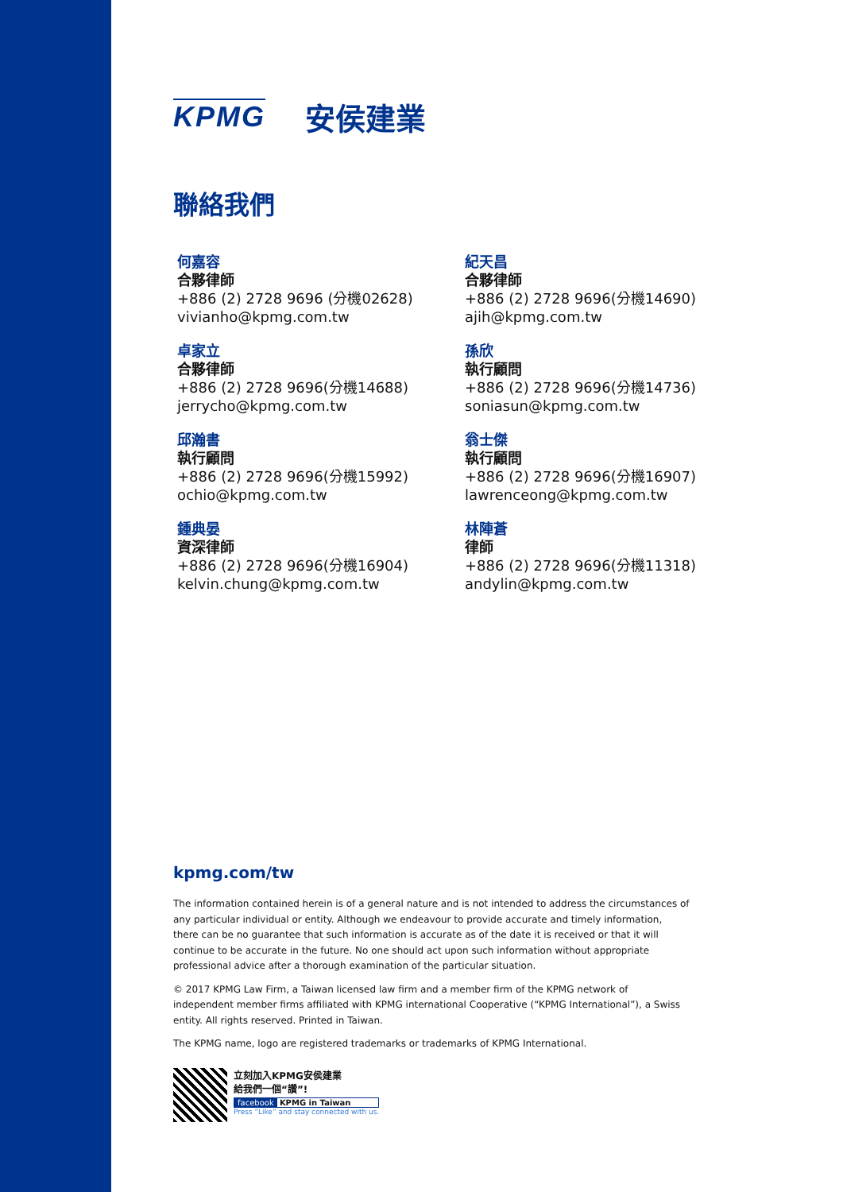KPMG 安侯建業
聯絡我們
何嘉容
合夥律師
+886 (2) 2728 9696 (分機02628)
vivianho@kpmg.com.tw
紀天昌
合夥律師
+886 (2) 2728 9696(分機14690)
ajih@kpmg.com.tw
卓家立
合夥律師
+886 (2) 2728 9696(分機14688)
jerrycho@kpmg.com.tw
孫欣
執行顧問
+886 (2) 2728 9696(分機14736)
soniasun@kpmg.com.tw
邱瀚書
執行顧問
+886 (2) 2728 9696(分機15992)
ochio@kpmg.com.tw
翁士傑
執行顧問
+886 (2) 2728 9696(分機16907)
lawrenceong@kpmg.com.tw
鍾典晏
資深律師
+886 (2) 2728 9696(分機16904)
kelvin.chung@kpmg.com.tw
林陣蒼
律師
+886 (2) 2728 9696(分機11318)
andylin@kpmg.com.tw
kpmg.com/tw
The information contained herein is of a general nature and is not intended to address the circumstances of any particular individual or entity. Although we endeavour to provide accurate and timely information, there can be no guarantee that such information is accurate as of the date it is received or that it will continue to be accurate in the future. No one should act upon such information without appropriate professional advice after a thorough examination of the particular situation.
© 2017 KPMG Law Firm, a Taiwan licensed law firm and a member firm of the KPMG network of independent member firms affiliated with KPMG international Cooperative (“KPMG International”), a Swiss entity. All rights reserved. Printed in Taiwan.
The KPMG name, logo are registered trademarks or trademarks of KPMG International.
立刻加入KPMG安侯建業
給我們一個“讚”!
facebook KPMG in Taiwan
Press “Like” and stay connected with us.